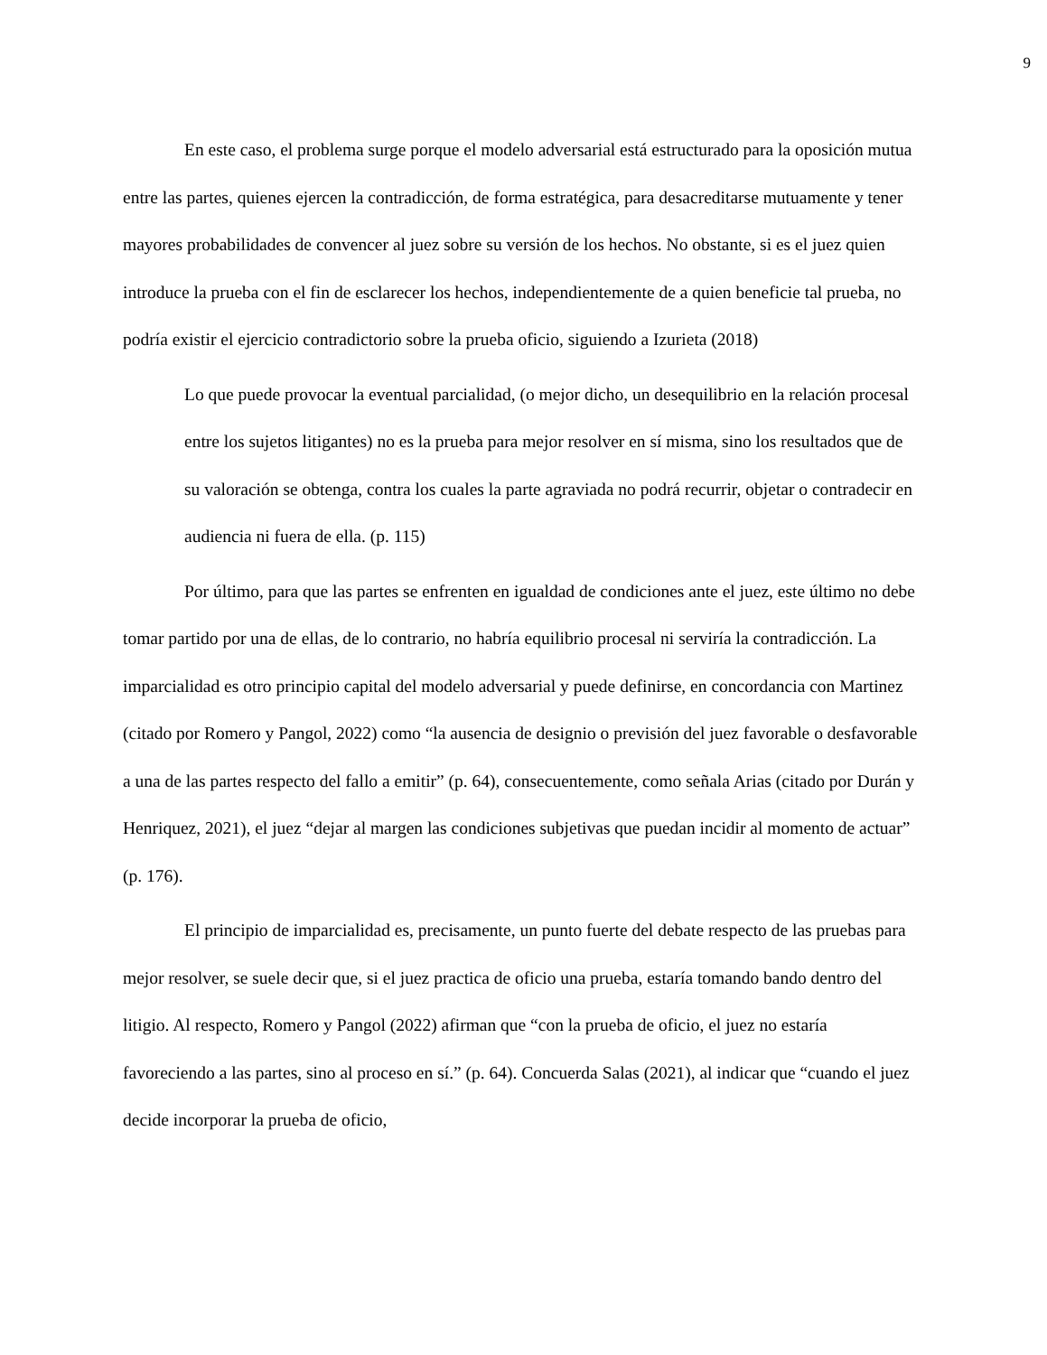9
En este caso, el problema surge porque el modelo adversarial está estructurado para la oposición mutua entre las partes, quienes ejercen la contradicción, de forma estratégica, para desacreditarse mutuamente y tener mayores probabilidades de convencer al juez sobre su versión de los hechos. No obstante, si es el juez quien introduce la prueba con el fin de esclarecer los hechos, independientemente de a quien beneficie tal prueba, no podría existir el ejercicio contradictorio sobre la prueba oficio, siguiendo a Izurieta (2018)
Lo que puede provocar la eventual parcialidad, (o mejor dicho, un desequilibrio en la relación procesal entre los sujetos litigantes) no es la prueba para mejor resolver en sí misma, sino los resultados que de su valoración se obtenga, contra los cuales la parte agraviada no podrá recurrir, objetar o contradecir en audiencia ni fuera de ella. (p. 115)
Por último, para que las partes se enfrenten en igualdad de condiciones ante el juez, este último no debe tomar partido por una de ellas, de lo contrario, no habría equilibrio procesal ni serviría la contradicción. La imparcialidad es otro principio capital del modelo adversarial y puede definirse, en concordancia con Martinez (citado por Romero y Pangol, 2022) como “la ausencia de designio o previsión del juez favorable o desfavorable a una de las partes respecto del fallo a emitir” (p. 64), consecuentemente, como señala Arias (citado por Durán y Henriquez, 2021), el juez “dejar al margen las condiciones subjetivas que puedan incidir al momento de actuar” (p. 176).
El principio de imparcialidad es, precisamente, un punto fuerte del debate respecto de las pruebas para mejor resolver, se suele decir que, si el juez practica de oficio una prueba, estaría tomando bando dentro del litigio. Al respecto, Romero y Pangol (2022) afirman que “con la prueba de oficio, el juez no estaría favoreciendo a las partes, sino al proceso en sí.” (p. 64). Concuerda Salas (2021), al indicar que “cuando el juez decide incorporar la prueba de oficio,